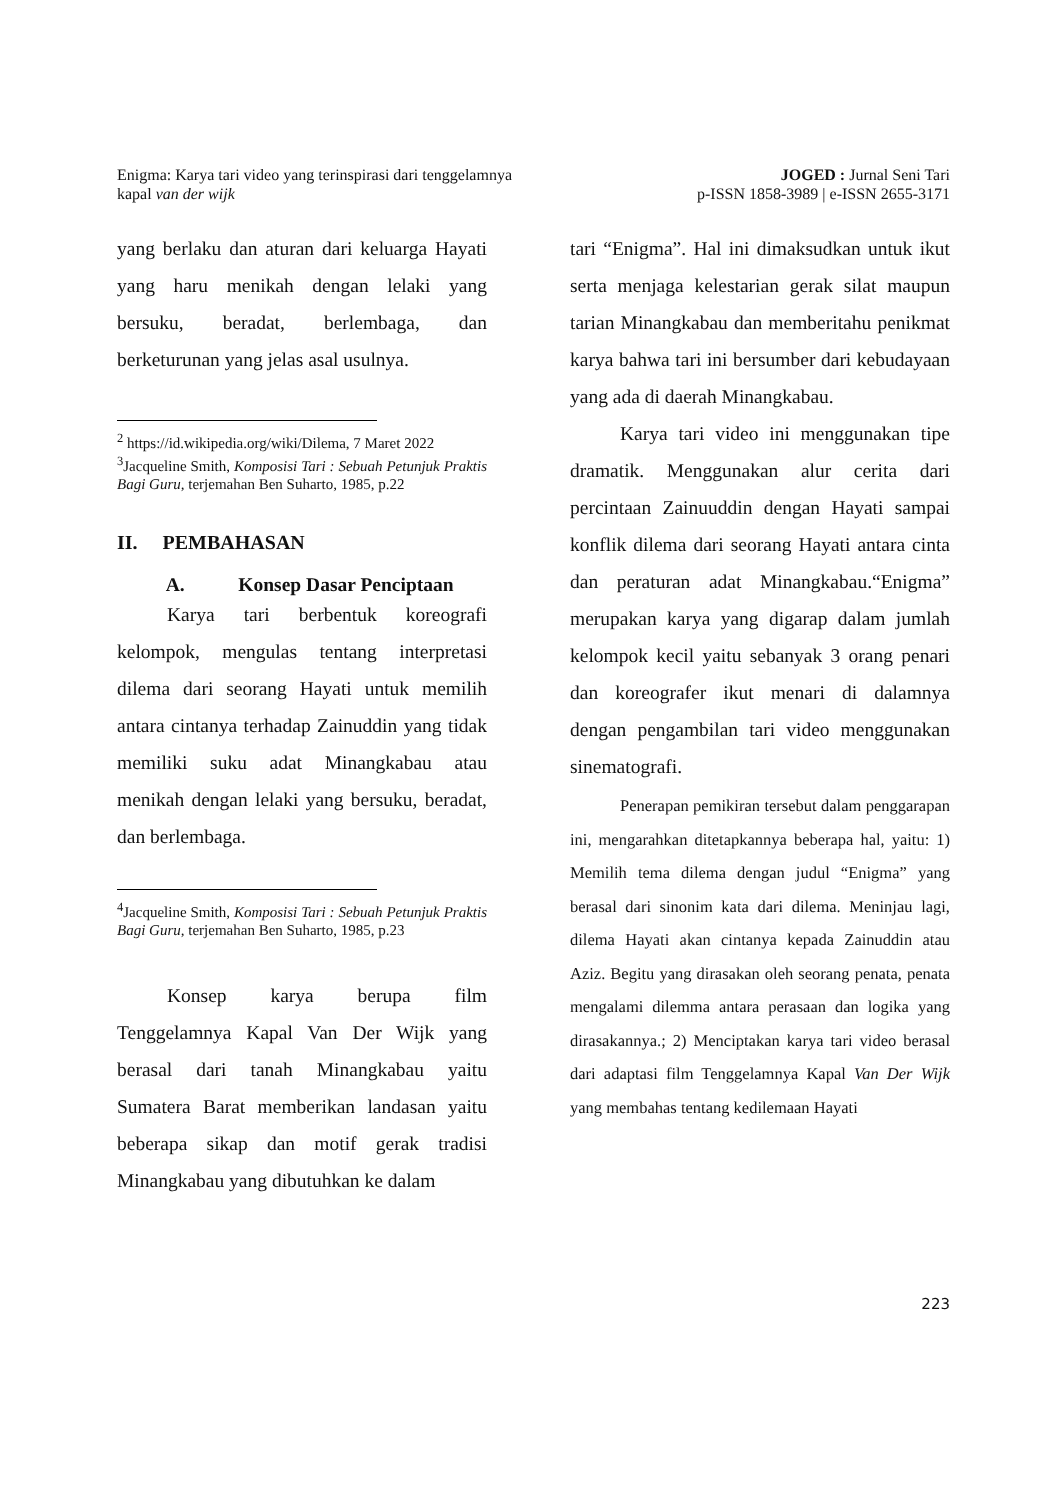Enigma: Karya tari video yang terinspirasi dari tenggelamnya
kapal van der wijk
JOGED : Jurnal Seni Tari
p-ISSN 1858-3989 | e-ISSN 2655-3171
yang berlaku dan aturan dari keluarga Hayati yang haru menikah dengan lelaki yang bersuku, beradat, berlembaga, dan berketurunan yang jelas asal usulnya.
<sup>2</sup> https://id.wikipedia.org/wiki/Dilema, 7 Maret 2022
<sup>3</sup> Jacqueline Smith, Komposisi Tari : Sebuah Petunjuk Praktis Bagi Guru, terjemahan Ben Suharto, 1985, p.22
II. PEMBAHASAN
A. Konsep Dasar Penciptaan
Karya tari berbentuk koreografi kelompok, mengulas tentang interpretasi dilema dari seorang Hayati untuk memilih antara cintanya terhadap Zainuddin yang tidak memiliki suku adat Minangkabau atau menikah dengan lelaki yang bersuku, beradat, dan berlembaga.
<sup>4</sup> Jacqueline Smith, Komposisi Tari : Sebuah Petunjuk Praktis Bagi Guru, terjemahan Ben Suharto, 1985, p.23
Konsep karya berupa film Tenggelamnya Kapal Van Der Wijk yang berasal dari tanah Minangkabau yaitu Sumatera Barat memberikan landasan yaitu beberapa sikap dan motif gerak tradisi Minangkabau yang dibutuhkan ke dalam
tari “Enigma”. Hal ini dimaksudkan untuk ikut serta menjaga kelestarian gerak silat maupun tarian Minangkabau dan memberitahu penikmat karya bahwa tari ini bersumber dari kebudayaan yang ada di daerah Minangkabau.
Karya tari video ini menggunakan tipe dramatik. Menggunakan alur cerita dari percintaan Zainuuddin dengan Hayati sampai konflik dilema dari seorang Hayati antara cinta dan peraturan adat Minangkabau.“Enigma” merupakan karya yang digarap dalam jumlah kelompok kecil yaitu sebanyak 3 orang penari dan koreografer ikut menari di dalamnya dengan pengambilan tari video menggunakan sinematografi.
Penerapan pemikiran tersebut dalam penggarapan ini, mengarahkan ditetapkannya beberapa hal, yaitu: 1) Memilih tema dilema dengan judul “Enigma” yang berasal dari sinonim kata dari dilema. Meninjau lagi, dilema Hayati akan cintanya kepada Zainuddin atau Aziz. Begitu yang dirasakan oleh seorang penata, penata mengalami dilemma antara perasaan dan logika yang dirasakannya.; 2) Menciptakan karya tari video berasal dari adaptasi film Tenggelamnya Kapal Van Der Wijk yang membahas tentang kedilemaan Hayati
223